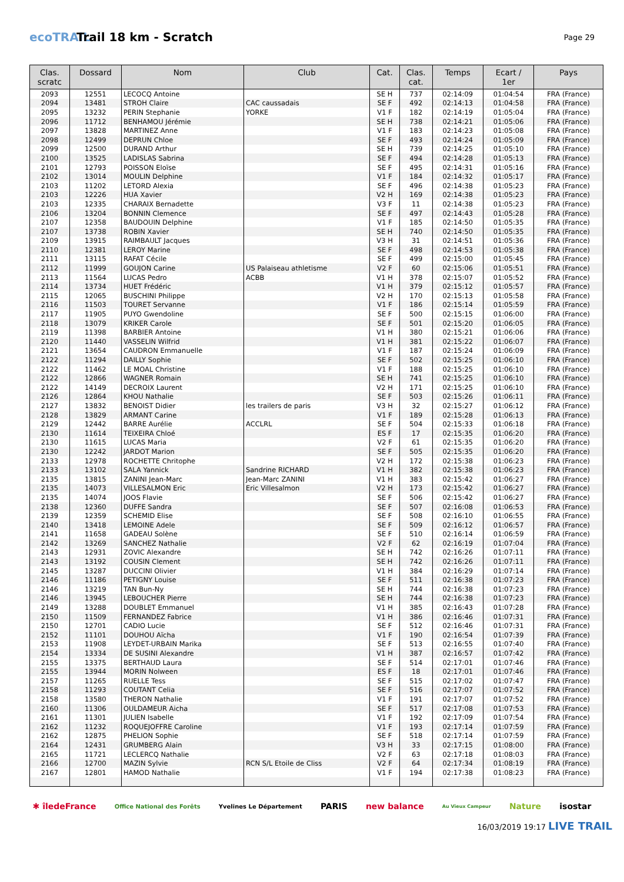ecoTRAIL
Trail 18 km - Scratch
Page 29
| Clas. scratc | Dossard | Nom | Club | Cat. | Clas. cat. | Temps | Ecart / 1er | Pays |
| --- | --- | --- | --- | --- | --- | --- | --- | --- |
| 2093 | 12551 | LECOCQ Antoine | | SE H | 737 | 02:14:09 | 01:04:54 | FRA (France) |
| 2094 | 13481 | STROH Claire | CAC caussadais | SE F | 492 | 02:14:13 | 01:04:58 | FRA (France) |
| 2095 | 13232 | PERIN Stephanie | YORKE | V1 F | 182 | 02:14:19 | 01:05:04 | FRA (France) |
| 2096 | 11712 | BENHAMOU Jérémie | | SE H | 738 | 02:14:21 | 01:05:06 | FRA (France) |
| 2097 | 13828 | MARTINEZ Anne | | V1 F | 183 | 02:14:23 | 01:05:08 | FRA (France) |
| 2098 | 12499 | DEPRUN Chloe | | SE F | 493 | 02:14:24 | 01:05:09 | FRA (France) |
| 2099 | 12500 | DURAND Arthur | | SE H | 739 | 02:14:25 | 01:05:10 | FRA (France) |
| 2100 | 13525 | LADISLAS Sabrina | | SE F | 494 | 02:14:28 | 01:05:13 | FRA (France) |
| 2101 | 12793 | POISSON Eloïse | | SE F | 495 | 02:14:31 | 01:05:16 | FRA (France) |
| 2102 | 13014 | MOULIN Delphine | | V1 F | 184 | 02:14:32 | 01:05:17 | FRA (France) |
| 2103 | 11202 | LETORD Alexia | | SE F | 496 | 02:14:38 | 01:05:23 | FRA (France) |
| 2103 | 12226 | HUA Xavier | | V2 H | 169 | 02:14:38 | 01:05:23 | FRA (France) |
| 2103 | 12335 | CHARAIX Bernadette | | V3 F | 11 | 02:14:38 | 01:05:23 | FRA (France) |
| 2106 | 13204 | BONNIN Clemence | | SE F | 497 | 02:14:43 | 01:05:28 | FRA (France) |
| 2107 | 12358 | BAUDOUIN Delphine | | V1 F | 185 | 02:14:50 | 01:05:35 | FRA (France) |
| 2107 | 13738 | ROBIN Xavier | | SE H | 740 | 02:14:50 | 01:05:35 | FRA (France) |
| 2109 | 13915 | RAIMBAULT Jacques | | V3 H | 31 | 02:14:51 | 01:05:36 | FRA (France) |
| 2110 | 12381 | LEROY Marine | | SE F | 498 | 02:14:53 | 01:05:38 | FRA (France) |
| 2111 | 13115 | RAFAT Cécile | | SE F | 499 | 02:15:00 | 01:05:45 | FRA (France) |
| 2112 | 11999 | GOUJON Carine | US Palaiseau athletisme | V2 F | 60 | 02:15:06 | 01:05:51 | FRA (France) |
| 2113 | 11564 | LUCAS Pedro | ACBB | V1 H | 378 | 02:15:07 | 01:05:52 | FRA (France) |
| 2114 | 13734 | HUET Frédéric | | V1 H | 379 | 02:15:12 | 01:05:57 | FRA (France) |
| 2115 | 12065 | BUSCHINI Philippe | | V2 H | 170 | 02:15:13 | 01:05:58 | FRA (France) |
| 2116 | 11503 | TOURET Servanne | | V1 F | 186 | 02:15:14 | 01:05:59 | FRA (France) |
| 2117 | 11905 | PUYO Gwendoline | | SE F | 500 | 02:15:15 | 01:06:00 | FRA (France) |
| 2118 | 13079 | KRIKER Carole | | SE F | 501 | 02:15:20 | 01:06:05 | FRA (France) |
| 2119 | 11398 | BARBIER Antoine | | V1 H | 380 | 02:15:21 | 01:06:06 | FRA (France) |
| 2120 | 11440 | VASSELIN Wilfrid | | V1 H | 381 | 02:15:22 | 01:06:07 | FRA (France) |
| 2121 | 13654 | CAUDRON Emmanuelle | | V1 F | 187 | 02:15:24 | 01:06:09 | FRA (France) |
| 2122 | 11294 | DAILLY Sophie | | SE F | 502 | 02:15:25 | 01:06:10 | FRA (France) |
| 2122 | 11462 | LE MOAL Christine | | V1 F | 188 | 02:15:25 | 01:06:10 | FRA (France) |
| 2122 | 12866 | WAGNER Romain | | SE H | 741 | 02:15:25 | 01:06:10 | FRA (France) |
| 2122 | 14149 | DECROIX Laurent | | V2 H | 171 | 02:15:25 | 01:06:10 | FRA (France) |
| 2126 | 12864 | KHOU Nathalie | | SE F | 503 | 02:15:26 | 01:06:11 | FRA (France) |
| 2127 | 13832 | BENOIST Didier | les trailers de paris | V3 H | 32 | 02:15:27 | 01:06:12 | FRA (France) |
| 2128 | 13829 | ARMANT Carine | | V1 F | 189 | 02:15:28 | 01:06:13 | FRA (France) |
| 2129 | 12442 | BARRE Aurélie | ACCLRL | SE F | 504 | 02:15:33 | 01:06:18 | FRA (France) |
| 2130 | 11614 | TEIXEIRA Chloé | | ES F | 17 | 02:15:35 | 01:06:20 | FRA (France) |
| 2130 | 11615 | LUCAS Maria | | V2 F | 61 | 02:15:35 | 01:06:20 | FRA (France) |
| 2130 | 12242 | JARDOT Marion | | SE F | 505 | 02:15:35 | 01:06:20 | FRA (France) |
| 2133 | 12978 | ROCHETTE Chritophe | | V2 H | 172 | 02:15:38 | 01:06:23 | FRA (France) |
| 2133 | 13102 | SALA Yannick | Sandrine RICHARD | V1 H | 382 | 02:15:38 | 01:06:23 | FRA (France) |
| 2135 | 13815 | ZANINI Jean-Marc | Jean-Marc ZANINI | V1 H | 383 | 02:15:42 | 01:06:27 | FRA (France) |
| 2135 | 14073 | VILLESALMON Eric | Eric Villesalmon | V2 H | 173 | 02:15:42 | 01:06:27 | FRA (France) |
| 2135 | 14074 | JOOS Flavie | | SE F | 506 | 02:15:42 | 01:06:27 | FRA (France) |
| 2138 | 12360 | DUFFE Sandra | | SE F | 507 | 02:16:08 | 01:06:53 | FRA (France) |
| 2139 | 12359 | SCHEMID Elise | | SE F | 508 | 02:16:10 | 01:06:55 | FRA (France) |
| 2140 | 13418 | LEMOINE Adele | | SE F | 509 | 02:16:12 | 01:06:57 | FRA (France) |
| 2141 | 11658 | GADEAU Solène | | SE F | 510 | 02:16:14 | 01:06:59 | FRA (France) |
| 2142 | 13269 | SANCHEZ Nathalie | | V2 F | 62 | 02:16:19 | 01:07:04 | FRA (France) |
| 2143 | 12931 | ZOVIC Alexandre | | SE H | 742 | 02:16:26 | 01:07:11 | FRA (France) |
| 2143 | 13192 | COUSIN Clement | | SE H | 742 | 02:16:26 | 01:07:11 | FRA (France) |
| 2145 | 13287 | DUCCINI Olivier | | V1 H | 384 | 02:16:29 | 01:07:14 | FRA (France) |
| 2146 | 11186 | PETIGNY Louise | | SE F | 511 | 02:16:38 | 01:07:23 | FRA (France) |
| 2146 | 13219 | TAN Bun-Ny | | SE H | 744 | 02:16:38 | 01:07:23 | FRA (France) |
| 2146 | 13945 | LEBOUCHER Pierre | | SE H | 744 | 02:16:38 | 01:07:23 | FRA (France) |
| 2149 | 13288 | DOUBLET Emmanuel | | V1 H | 385 | 02:16:43 | 01:07:28 | FRA (France) |
| 2150 | 11509 | FERNANDEZ Fabrice | | V1 H | 386 | 02:16:46 | 01:07:31 | FRA (France) |
| 2150 | 12701 | CADIO Lucie | | SE F | 512 | 02:16:46 | 01:07:31 | FRA (France) |
| 2152 | 11101 | DOUHOU Aïcha | | V1 F | 190 | 02:16:54 | 01:07:39 | FRA (France) |
| 2153 | 11908 | LEYDET-URBAIN Marika | | SE F | 513 | 02:16:55 | 01:07:40 | FRA (France) |
| 2154 | 13334 | DE SUSINI Alexandre | | V1 H | 387 | 02:16:57 | 01:07:42 | FRA (France) |
| 2155 | 13375 | BERTHAUD Laura | | SE F | 514 | 02:17:01 | 01:07:46 | FRA (France) |
| 2155 | 13944 | MORIN Nolween | | ES F | 18 | 02:17:01 | 01:07:46 | FRA (France) |
| 2157 | 11265 | RUELLE Tess | | SE F | 515 | 02:17:02 | 01:07:47 | FRA (France) |
| 2158 | 11293 | COUTANT Celia | | SE F | 516 | 02:17:07 | 01:07:52 | FRA (France) |
| 2158 | 13580 | THERON Nathalie | | V1 F | 191 | 02:17:07 | 01:07:52 | FRA (France) |
| 2160 | 11306 | OULDAMEUR Aicha | | SE F | 517 | 02:17:08 | 01:07:53 | FRA (France) |
| 2161 | 11301 | JULIEN Isabelle | | V1 F | 192 | 02:17:09 | 01:07:54 | FRA (France) |
| 2162 | 11232 | ROQUEJOFFRE Caroline | | V1 F | 193 | 02:17:14 | 01:07:59 | FRA (France) |
| 2162 | 12875 | PHELION Sophie | | SE F | 518 | 02:17:14 | 01:07:59 | FRA (France) |
| 2164 | 12431 | GRUMBERG Alain | | V3 H | 33 | 02:17:15 | 01:08:00 | FRA (France) |
| 2165 | 11721 | LECLERCQ Nathalie | | V2 F | 63 | 02:17:18 | 01:08:03 | FRA (France) |
| 2166 | 12700 | MAZIN Sylvie | RCN S/L Etoile de Cliss | V2 F | 64 | 02:17:34 | 01:08:19 | FRA (France) |
| 2167 | 12801 | HAMOD Nathalie | | V1 F | 194 | 02:17:38 | 01:08:23 | FRA (France) |
✱ îledeFrance Office National des Forêts Yvelines Le Département PARIS new balance Au Vieux Campeur Nature isostar
16/03/2019 19:17 LIVE TRAIL